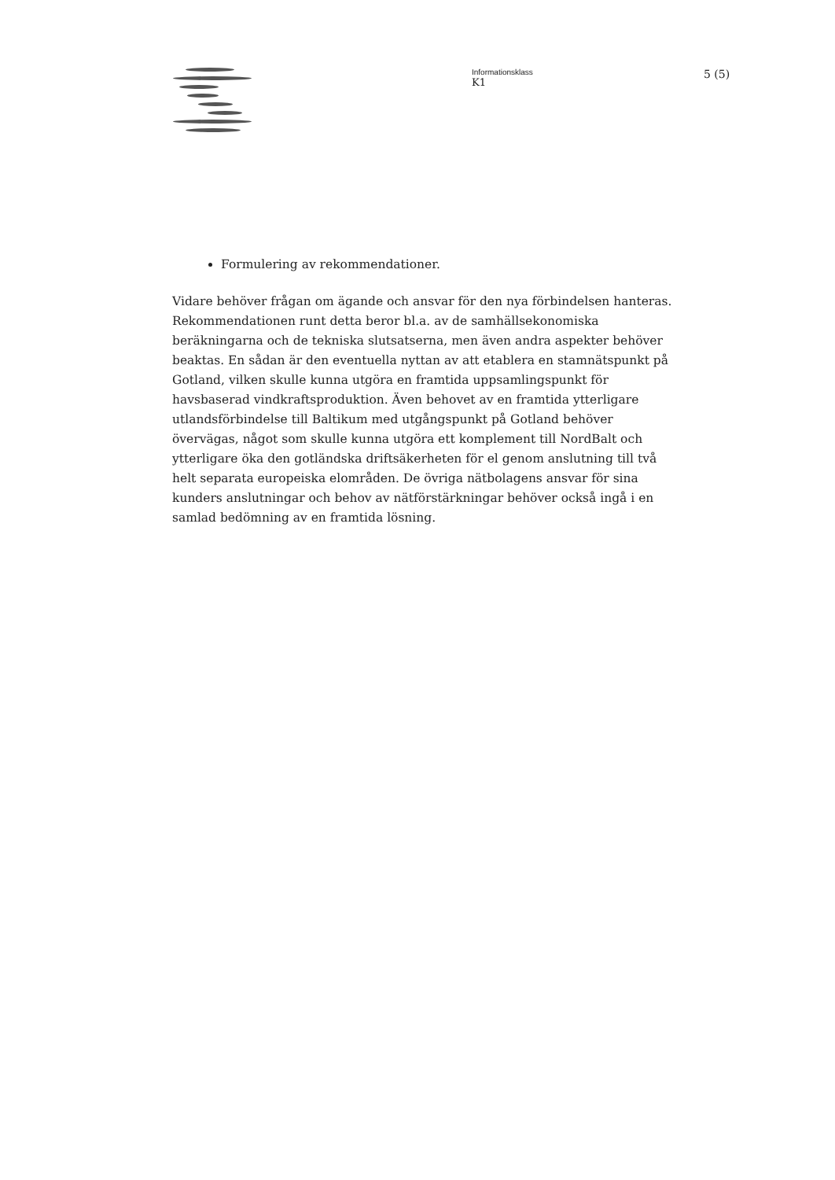Informationsklass
K1
5 (5)
Formulering av rekommendationer.
Vidare behöver frågan om ägande och ansvar för den nya förbindelsen hanteras. Rekommendationen runt detta beror bl.a. av de samhällsekonomiska beräkningarna och de tekniska slutsatserna, men även andra aspekter behöver beaktas. En sådan är den eventuella nyttan av att etablera en stamnätspunkt på Gotland, vilken skulle kunna utgöra en framtida uppsamlingspunkt för havsbaserad vindkraftsproduktion. Även behovet av en framtida ytterligare utlandsförbindelse till Baltikum med utgångspunkt på Gotland behöver övervägas, något som skulle kunna utgöra ett komplement till NordBalt och ytterligare öka den gotländska driftsäkerheten för el genom anslutning till två helt separata europeiska elområden. De övriga nätbolagens ansvar för sina kunders anslutningar och behov av nätförstärkningar behöver också ingå i en samlad bedömning av en framtida lösning.